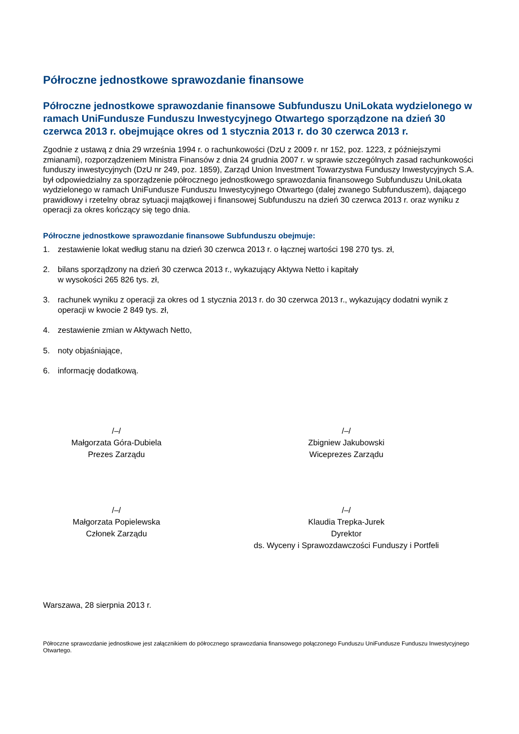Półroczne jednostkowe sprawozdanie finansowe
Półroczne jednostkowe sprawozdanie finansowe Subfunduszu UniLokata wydzielonego w ramach UniFundusze Funduszu Inwestycyjnego Otwartego sporządzone na dzień 30 czerwca 2013 r. obejmujące okres od 1 stycznia 2013 r. do 30 czerwca 2013 r.
Zgodnie z ustawą z dnia 29 września 1994 r. o rachunkowości (DzU z 2009 r. nr 152, poz. 1223, z późniejszymi zmianami), rozporządzeniem Ministra Finansów z dnia 24 grudnia 2007 r. w sprawie szczególnych zasad rachunkowości funduszy inwestycyjnych (DzU nr 249, poz. 1859), Zarząd Union Investment Towarzystwa Funduszy Inwestycyjnych S.A. był odpowiedzialny za sporządzenie półrocznego jednostkowego sprawozdania finansowego Subfunduszu UniLokata wydzielonego w ramach UniFundusze Funduszu Inwestycyjnego Otwartego (dalej zwanego Subfunduszem), dającego prawidłowy i rzetelny obraz sytuacji majątkowej i finansowej Subfunduszu na dzień 30 czerwca 2013 r. oraz wyniku z operacji za okres kończący się tego dnia.
Półroczne jednostkowe sprawozdanie finansowe Subfunduszu obejmuje:
1. zestawienie lokat według stanu na dzień 30 czerwca 2013 r. o łącznej wartości 198 270 tys. zł,
2. bilans sporządzony na dzień 30 czerwca 2013 r., wykazujący Aktywa Netto i kapitały
w wysokości 265 826 tys. zł,
3. rachunek wyniku z operacji za okres od 1 stycznia 2013 r. do 30 czerwca 2013 r., wykazujący dodatni wynik z operacji w kwocie 2 849 tys. zł,
4. zestawienie zmian w Aktywach Netto,
5. noty objaśniające,
6. informację dodatkową.
/–/
Małgorzata Góra-Dubiela
Prezes Zarządu
/–/
Zbigniew Jakubowski
Wiceprezes Zarządu
/–/
Małgorzata Popielewska
Członek Zarządu
/–/
Klaudia Trepka-Jurek
Dyrektor
ds. Wyceny i Sprawozdawczości Funduszy i Portfeli
Warszawa, 28 sierpnia 2013 r.
Półroczne sprawozdanie jednostkowe jest załącznikiem do półrocznego sprawozdania finansowego połączonego Funduszu UniFundusze Funduszu Inwestycyjnego Otwartego.